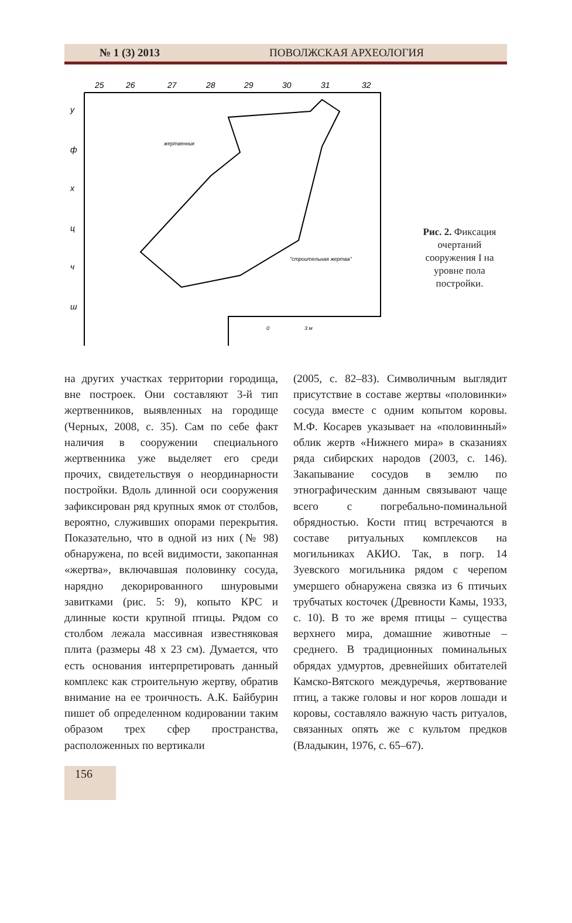№ 1 (3) 2013 ПОВОЛЖСКАЯ АРХЕОЛОГИЯ
25
26
27
28
29
30
31
32
у
ф
х
ц
ч
ш
жертвенник
"строительная жертва"
0
3 м
Рис. 2. Фиксация очертаний сооружения I на уровне пола постройки.
на других участках территории городища, вне построек. Они составляют 3-й тип жертвенников, выявленных на городище (Черных, 2008, с. 35). Сам по себе факт наличия в сооружении специального жертвенника уже выделяет его среди прочих, свидетельствуя о неординарности постройки. Вдоль длинной оси сооружения зафиксирован ряд крупных ямок от столбов, вероятно, служивших опорами перекрытия. Показательно, что в одной из них (№ 98) обнаружена, по всей видимости, закопанная «жертва», включавшая половинку сосуда, нарядно декорированного шнуровыми завитками (рис. 5: 9), копыто КРС и длинные кости крупной птицы. Рядом со столбом лежала массивная известняковая плита (размеры 48 х 23 см). Думается, что есть основания интерпретировать данный комплекс как строительную жертву, обратив внимание на ее троичность. А.К. Байбурин пишет об определенном кодировании таким образом трех сфер пространства, расположенных по вертикали
(2005, с. 82–83). Символичным выглядит присутствие в составе жертвы «половинки» сосуда вместе с одним копытом коровы. М.Ф. Косарев указывает на «половинный» облик жертв «Нижнего мира» в сказаниях ряда сибирских народов (2003, с. 146). Закапывание сосудов в землю по этнографическим данным связывают чаще всего с погребально-поминальной обрядностью. Кости птиц встречаются в составе ритуальных комплексов на могильниках АКИО. Так, в погр. 14 Зуевского могильника рядом с черепом умершего обнаружена связка из 6 птичьих трубчатых косточек (Древности Камы, 1933, с. 10). В то же время птицы – существа верхнего мира, домашние животные – среднего. В традиционных поминальных обрядах удмуртов, древнейших обитателей Камско-Вятского междуречья, жертвование птиц, а также головы и ног коров лошади и коровы, составляло важную часть ритуалов, связанных опять же с культом предков (Владыкин, 1976, с. 65–67).
156